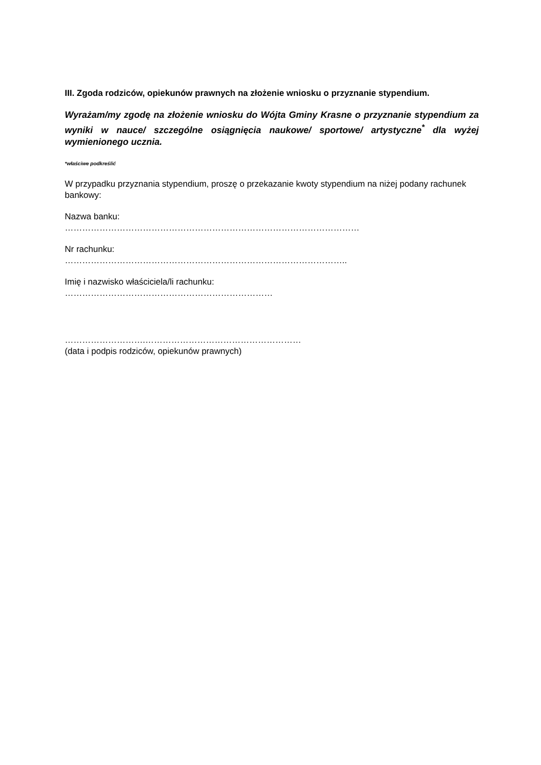III. Zgoda rodziców, opiekunów prawnych na złożenie wniosku o przyznanie stypendium.
Wyrażam/my zgodę na złożenie wniosku do Wójta Gminy Krasne o przyznanie stypendium za wyniki w nauce/ szczególne osiągnięcia naukowe/ sportowe/ artystyczne<sup>*</sup> dla wyżej wymienionego ucznia.
*właściwe podkreślić
W przypadku przyznania stypendium, proszę o przekazanie kwoty stypendium na niżej podany rachunek bankowy:
Nazwa banku:
…………………………………………………………………………………………
Nr rachunku:
……………………………………………………………………………………..
Imię i nazwisko właściciela/li rachunku:
………………………………………………………………
……………………….………………………………………………
(data i podpis rodziców, opiekunów prawnych)